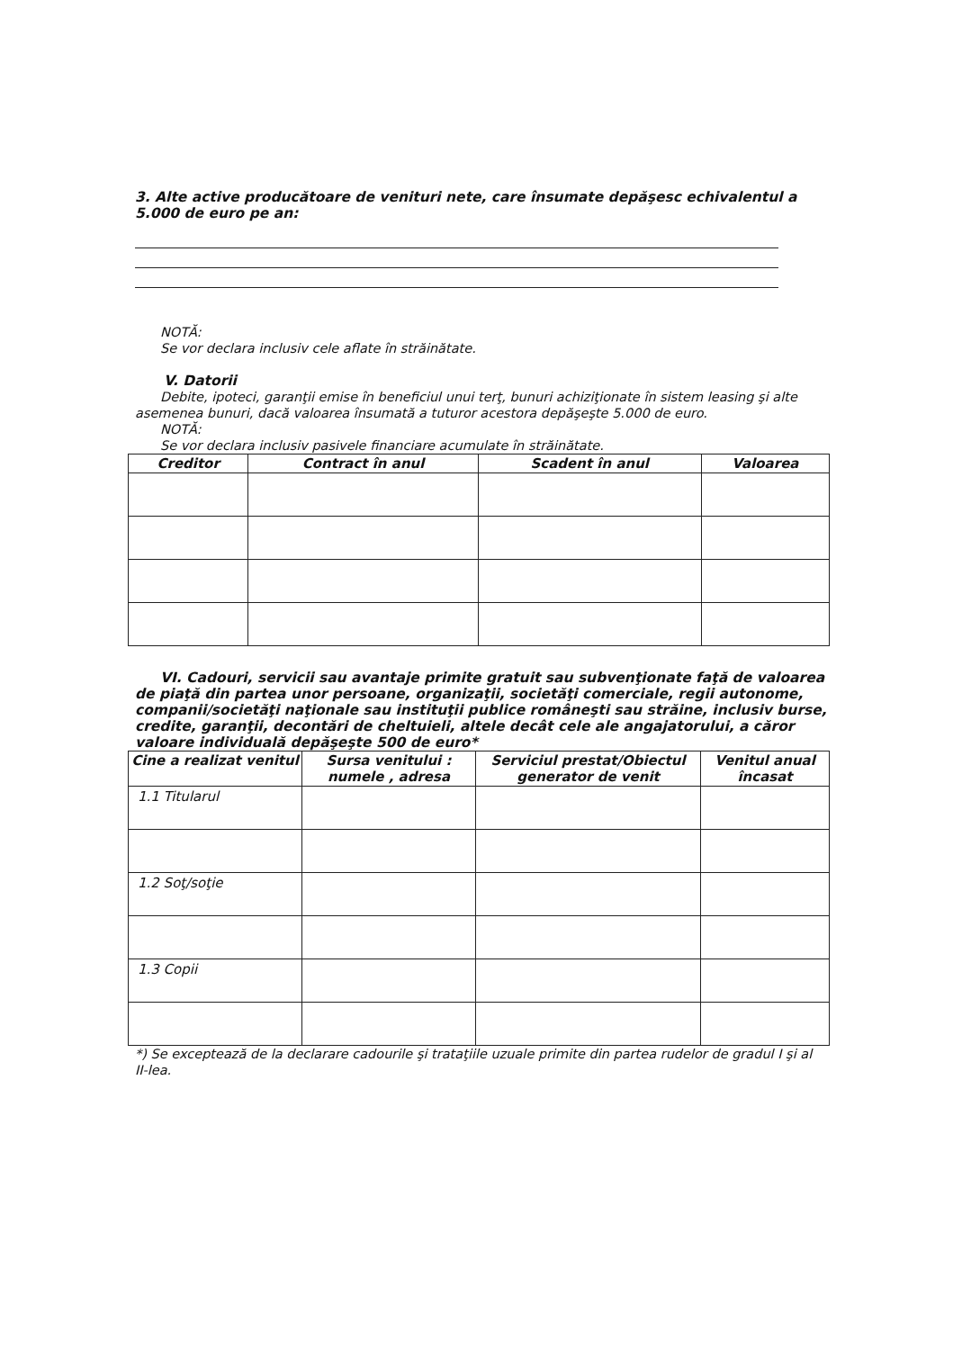3. Alte active producătoare de venituri nete, care însumate depăşesc echivalentul a 5.000 de euro pe an:
NOTĂ:
Se vor declara inclusiv cele aflate în străinătate.
V. Datorii
Debite, ipoteci, garanţii emise în beneficiul unui terţ, bunuri achiziţionate în sistem leasing şi alte asemenea bunuri, dacă valoarea însumată a tuturor acestora depăşeşte 5.000 de euro.
NOTĂ:
Se vor declara inclusiv pasivele financiare acumulate în străinătate.
| Creditor | Contract în anul | Scadent în anul | Valoarea |
| --- | --- | --- | --- |
VI. Cadouri, servicii sau avantaje primite gratuit sau subvenţionate faţă de valoarea de piaţă din partea unor persoane, organizaţii, societăţi comerciale, regii autonome, companii/societăţi naţionale sau instituţii publice româneşti sau străine, inclusiv burse, credite, garanţii, decontări de cheltuieli, altele decât cele ale angajatorului, a căror valoare individuală depăşeşte 500 de euro*
| Cine a realizat venitul | Sursa venitului : numele , adresa | Serviciul prestat/Obiectul generator de venit | Venitul anual încasat |
| --- | --- | --- | --- |
| 1.1 Titularul | | | |
| 1.2 Soţ/soţie | | | |
| 1.3 Copii | | | |
*) Se exceptează de la declarare cadourile şi trataţiile uzuale primite din partea rudelor de gradul I şi al II-lea.